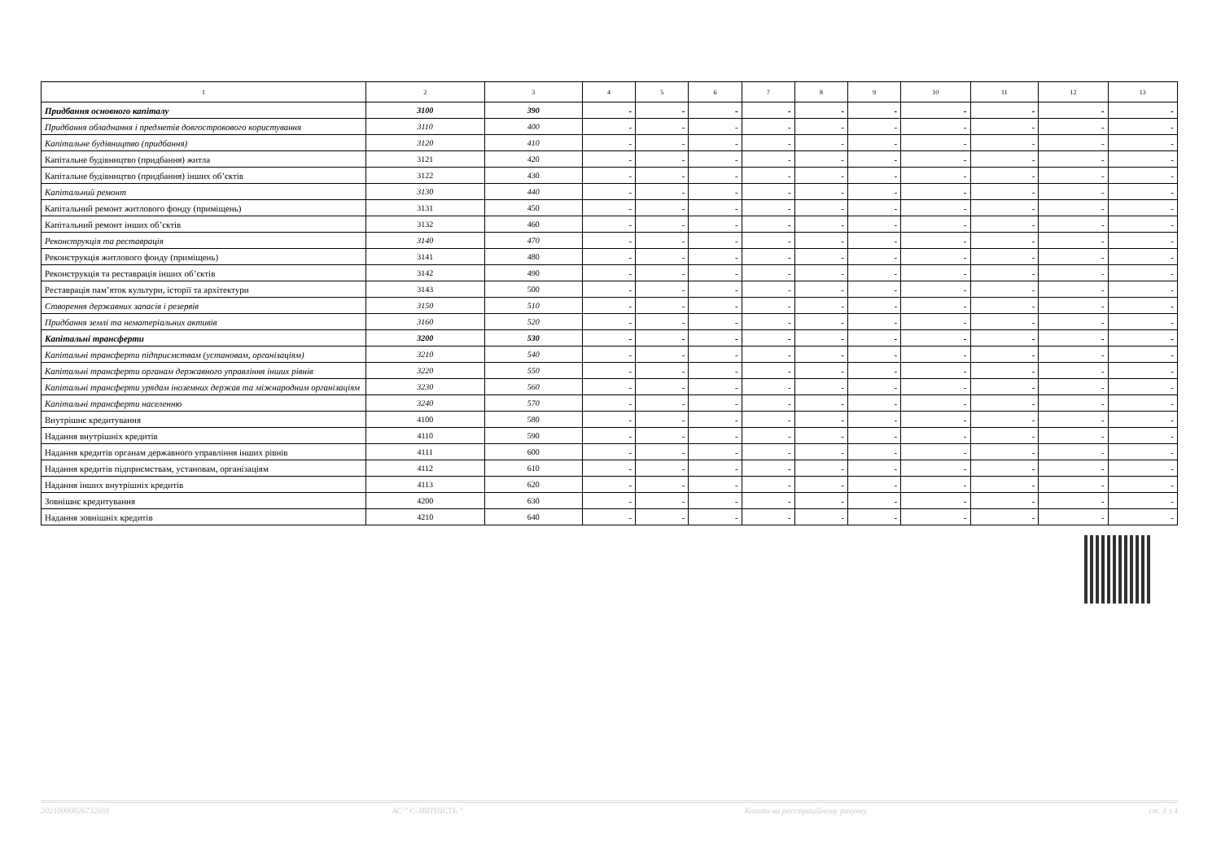| 1 | 2 | 3 | 4 | 5 | 6 | 7 | 8 | 9 | 10 | 11 | 12 | 13 |
| --- | --- | --- | --- | --- | --- | --- | --- | --- | --- | --- | --- | --- |
| Придбання основного капіталу | 3100 | 390 | - | - | - | - | - | - | - | - | - | - |
| Придбання обладнання і предметів довгострокового користування | 3110 | 400 | - | - | - | - | - | - | - | - | - | - |
| Капітальне будівництво (придбання) | 3120 | 410 | - | - | - | - | - | - | - | - | - | - |
| Капітальне будівництво (придбання) житла | 3121 | 420 | - | - | - | - | - | - | - | - | - | - |
| Капітальне будівництво (придбання) інших об’єктів | 3122 | 430 | - | - | - | - | - | - | - | - | - | - |
| Капітальний ремонт | 3130 | 440 | - | - | - | - | - | - | - | - | - | - |
| Капітальний ремонт житлового фонду (приміщень) | 3131 | 450 | - | - | - | - | - | - | - | - | - | - |
| Капітальний ремонт інших об’єктів | 3132 | 460 | - | - | - | - | - | - | - | - | - | - |
| Реконструкція та реставрація | 3140 | 470 | - | - | - | - | - | - | - | - | - | - |
| Реконструкція житлового фонду (приміщень) | 3141 | 480 | - | - | - | - | - | - | - | - | - | - |
| Реконструкція та реставрація інших об’єктів | 3142 | 490 | - | - | - | - | - | - | - | - | - | - |
| Реставрація пам’яток культури, історії та архітектури | 3143 | 500 | - | - | - | - | - | - | - | - | - | - |
| Створення державних запасів і резервів | 3150 | 510 | - | - | - | - | - | - | - | - | - | - |
| Придбання землі та нематеріальних активів | 3160 | 520 | - | - | - | - | - | - | - | - | - | - |
| Капітальні трансферти | 3200 | 530 | - | - | - | - | - | - | - | - | - | - |
| Капітальні трансферти підприємствам (установам, організаціям) | 3210 | 540 | - | - | - | - | - | - | - | - | - | - |
| Капітальні трансферти органам державного управління інших рівнів | 3220 | 550 | - | - | - | - | - | - | - | - | - | - |
| Капітальні трансферти урядам іноземних держав та міжнародним організаціям | 3230 | 560 | - | - | - | - | - | - | - | - | - | - |
| Капітальні трансферти населенню | 3240 | 570 | - | - | - | - | - | - | - | - | - | - |
| Внутрішнє кредитування | 4100 | 580 | - | - | - | - | - | - | - | - | - | - |
| Надання внутрішніх кредитів | 4110 | 590 | - | - | - | - | - | - | - | - | - | - |
| Надання кредитів органам державного управління інших рівнів | 4111 | 600 | - | - | - | - | - | - | - | - | - | - |
| Надання кредитів підприємствам, установам, організаціям | 4112 | 610 | - | - | - | - | - | - | - | - | - | - |
| Надання інших внутрішніх кредитів | 4113 | 620 | - | - | - | - | - | - | - | - | - | - |
| Зовнішнє кредитування | 4200 | 630 | - | - | - | - | - | - | - | - | - | - |
| Надання зовнішніх кредитів | 4210 | 640 | - | - | - | - | - | - | - | - | - | - |
20210000026732691 АС " Є-ЗВІТНІСТЬ " Кошти на реєстраційному рахунку ст. 3 з 4